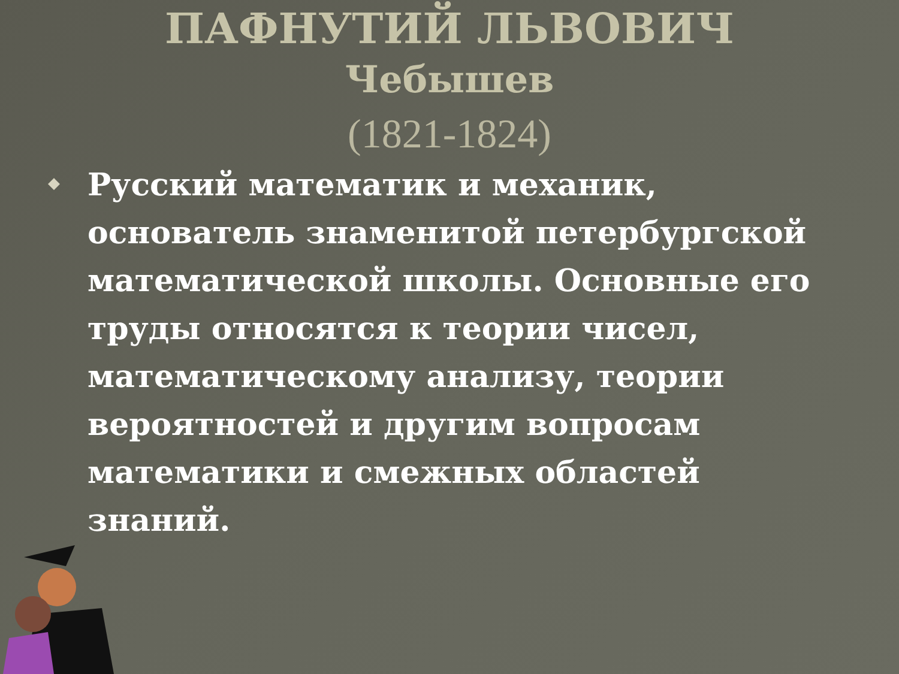ПАФНУТИЙ ЛЬВОВИЧ
Чебышев
(1821-1824)
◆
Русский математик и механик, основатель знаменитой петербургской математической школы. Основные его труды относятся к теории чисел, математическому анализу, теории вероятностей и другим вопросам математики и смежных областей знаний.